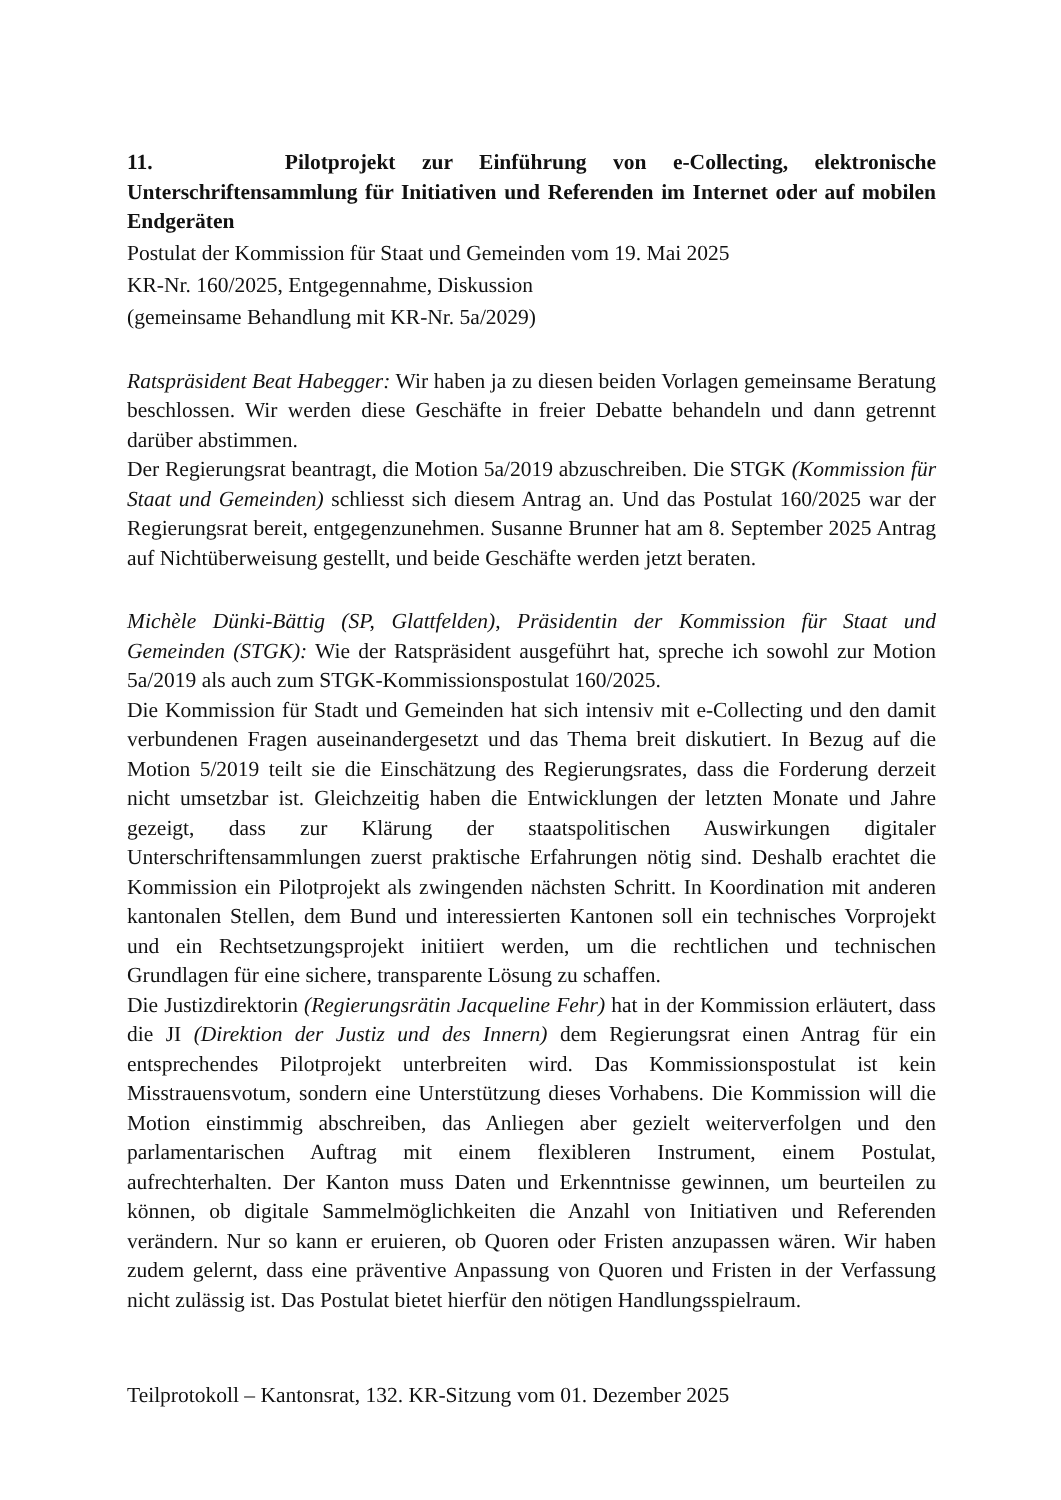11. Pilotprojekt zur Einführung von e-Collecting, elektronische Unterschriftensammlung für Initiativen und Referenden im Internet oder auf mobilen Endgeräten
Postulat der Kommission für Staat und Gemeinden vom 19. Mai 2025
KR-Nr. 160/2025, Entgegennahme, Diskussion
(gemeinsame Behandlung mit KR-Nr. 5a/2029)
Ratspräsident Beat Habegger: Wir haben ja zu diesen beiden Vorlagen gemeinsame Beratung beschlossen. Wir werden diese Geschäfte in freier Debatte behandeln und dann getrennt darüber abstimmen.
Der Regierungsrat beantragt, die Motion 5a/2019 abzuschreiben. Die STGK (Kommission für Staat und Gemeinden) schliesst sich diesem Antrag an. Und das Postulat 160/2025 war der Regierungsrat bereit, entgegenzunehmen. Susanne Brunner hat am 8. September 2025 Antrag auf Nichtüberweisung gestellt, und beide Geschäfte werden jetzt beraten.
Michèle Dünki-Bättig (SP, Glattfelden), Präsidentin der Kommission für Staat und Gemeinden (STGK): Wie der Ratspräsident ausgeführt hat, spreche ich sowohl zur Motion 5a/2019 als auch zum STGK-Kommissionspostulat 160/2025.
Die Kommission für Stadt und Gemeinden hat sich intensiv mit e-Collecting und den damit verbundenen Fragen auseinandergesetzt und das Thema breit diskutiert. In Bezug auf die Motion 5/2019 teilt sie die Einschätzung des Regierungsrates, dass die Forderung derzeit nicht umsetzbar ist. Gleichzeitig haben die Entwicklungen der letzten Monate und Jahre gezeigt, dass zur Klärung der staatspolitischen Auswirkungen digitaler Unterschriftensammlungen zuerst praktische Erfahrungen nötig sind. Deshalb erachtet die Kommission ein Pilotprojekt als zwingenden nächsten Schritt. In Koordination mit anderen kantonalen Stellen, dem Bund und interessierten Kantonen soll ein technisches Vorprojekt und ein Rechtsetzungsprojekt initiiert werden, um die rechtlichen und technischen Grundlagen für eine sichere, transparente Lösung zu schaffen.
Die Justizdirektorin (Regierungsrätin Jacqueline Fehr) hat in der Kommission erläutert, dass die JI (Direktion der Justiz und des Innern) dem Regierungsrat einen Antrag für ein entsprechendes Pilotprojekt unterbreiten wird. Das Kommissionspostulat ist kein Misstrauensvotum, sondern eine Unterstützung dieses Vorhabens. Die Kommission will die Motion einstimmig abschreiben, das Anliegen aber gezielt weiterverfolgen und den parlamentarischen Auftrag mit einem flexibleren Instrument, einem Postulat, aufrechterhalten. Der Kanton muss Daten und Erkenntnisse gewinnen, um beurteilen zu können, ob digitale Sammelmöglichkeiten die Anzahl von Initiativen und Referenden verändern. Nur so kann er eruieren, ob Quoren oder Fristen anzupassen wären. Wir haben zudem gelernt, dass eine präventive Anpassung von Quoren und Fristen in der Verfassung nicht zulässig ist. Das Postulat bietet hierfür den nötigen Handlungsspielraum.
Teilprotokoll – Kantonsrat, 132. KR-Sitzung vom 01. Dezember 2025